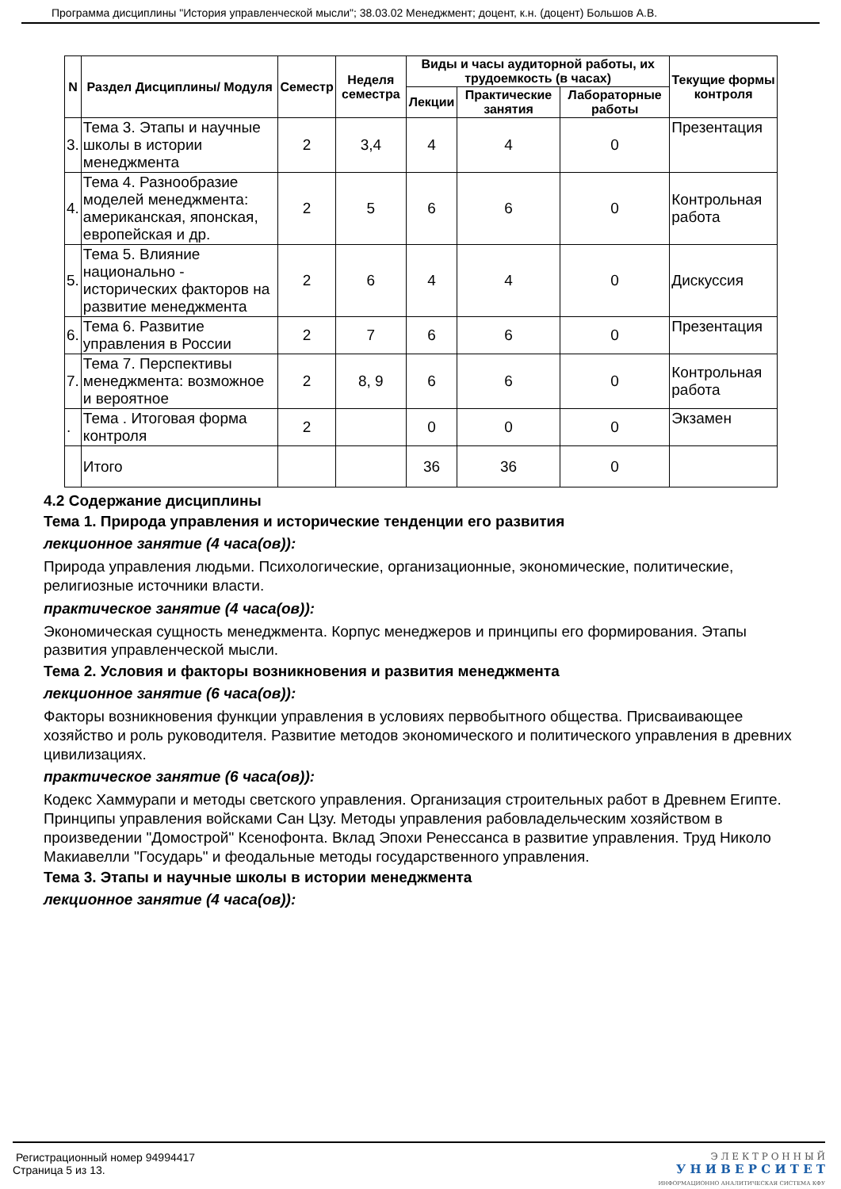Программа дисциплины "История управленческой мысли"; 38.03.02 Менеджмент; доцент, к.н. (доцент) Большов А.В.
| N | Раздел Дисциплины/ Модуля | Семестр | Неделя семестра | Виды и часы аудиторной работы, их трудоемкость (в часах) | | | Текущие формы контроля |
| --- | --- | --- | --- | --- | --- | --- | --- |
| | | | | Лекции | Практические занятия | Лабораторные работы | |
| 3. | Тема 3. Этапы и научные школы в истории менеджмента | 2 | 3,4 | 4 | 4 | 0 | Презентация |
| 4. | Тема 4. Разнообразие моделей менеджмента: американская, японская, европейская и др. | 2 | 5 | 6 | 6 | 0 | Контрольная работа |
| 5. | Тема 5. Влияние национально - исторических факторов на развитие менеджмента | 2 | 6 | 4 | 4 | 0 | Дискуссия |
| 6. | Тема 6. Развитие управления в России | 2 | 7 | 6 | 6 | 0 | Презентация |
| 7. | Тема 7. Перспективы менеджмента: возможное и вероятное | 2 | 8, 9 | 6 | 6 | 0 | Контрольная работа |
| . | Тема . Итоговая форма контроля | 2 | | 0 | 0 | 0 | Экзамен |
| | Итого | | | 36 | 36 | 0 | |
4.2 Содержание дисциплины
Тема 1. Природа управления и исторические тенденции его развития
лекционное занятие (4 часа(ов)):
Природа управления людьми. Психологические, организационные, экономические, политические, религиозные источники власти.
практическое занятие (4 часа(ов)):
Экономическая сущность менеджмента. Корпус менеджеров и принципы его формирования. Этапы развития управленческой мысли.
Тема 2. Условия и факторы возникновения и развития менеджмента
лекционное занятие (6 часа(ов)):
Факторы возникновения функции управления в условиях первобытного общества. Присваивающее хозяйство и роль руководителя. Развитие методов экономического и политического управления в древних цивилизациях.
практическое занятие (6 часа(ов)):
Кодекс Хаммурапи и методы светского управления. Организация строительных работ в Древнем Египте. Принципы управления войсками Сан Цзу. Методы управления рабовладельческим хозяйством в произведении "Домострой" Ксенофонта. Вклад Эпохи Ренессанса в развитие управления. Труд Николо Макиавелли "Государь" и феодальные методы государственного управления.
Тема 3. Этапы и научные школы в истории менеджмента
лекционное занятие (4 часа(ов)):
Регистрационный номер 94994417
Страница 5 из 13.
Э Л Е К Т Р О Н Н Ы Й
У Н И В Е Р С И Т Е Т
ИНФОРМАЦИОННО АНАЛИТИЧЕСКАЯ СИСТЕМА КФУ